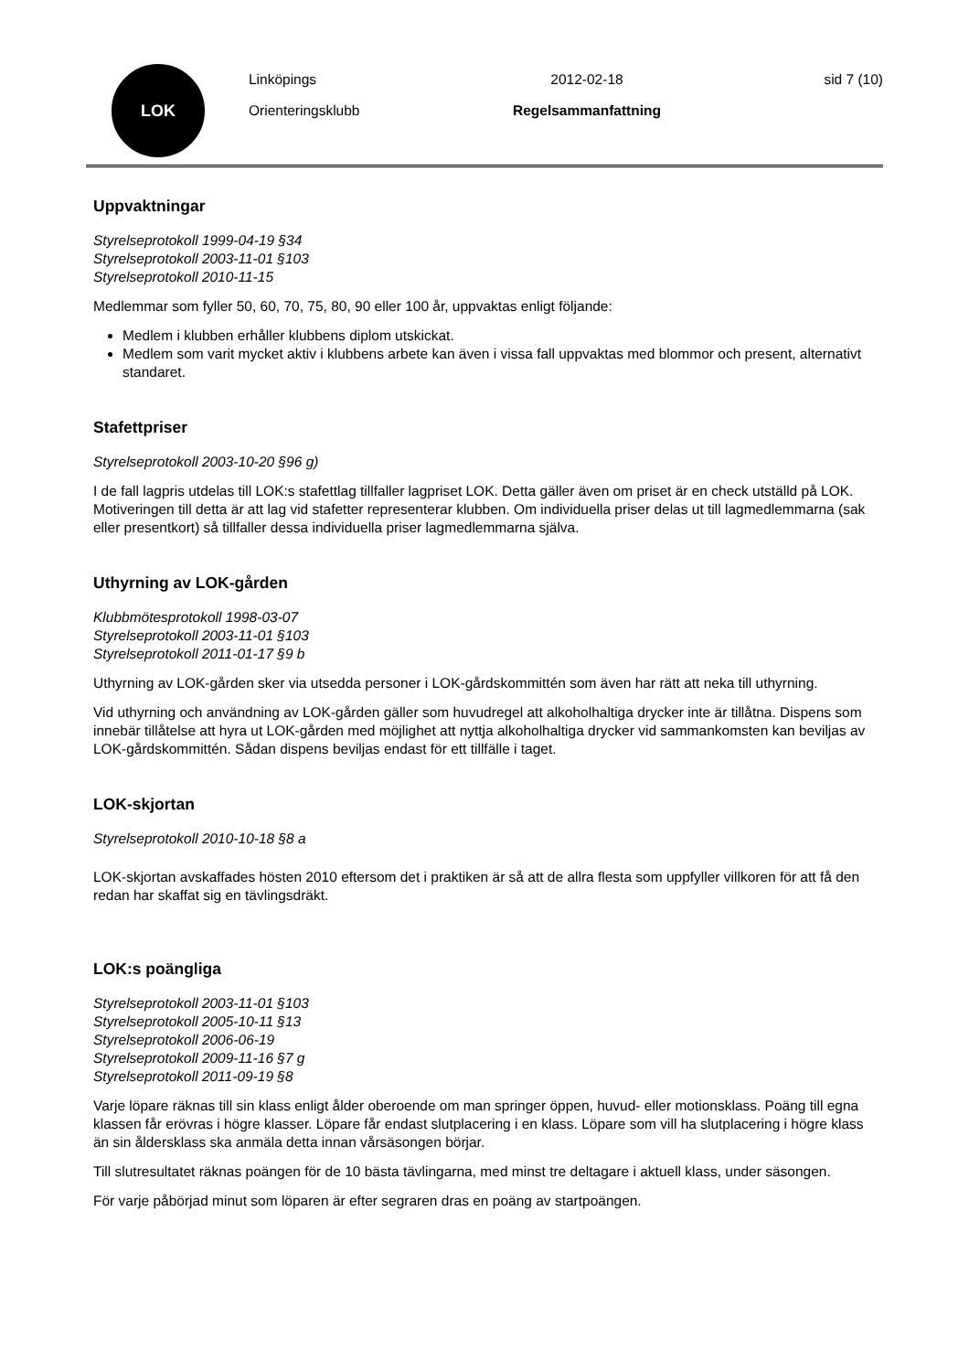LOK
Linköpings
Orienteringsklubb
2012-02-18
Regelsammanfattning
sid 7 (10)
Uppvaktningar
Styrelseprotokoll 1999-04-19 §34
Styrelseprotokoll 2003-11-01 §103
Styrelseprotokoll 2010-11-15
Medlemmar som fyller 50, 60, 70, 75, 80, 90 eller 100 år, uppvaktas enligt följande:
Medlem i klubben erhåller klubbens diplom utskickat.
Medlem som varit mycket aktiv i klubbens arbete kan även i vissa fall uppvaktas med blommor och present, alternativt standaret.
Stafettpriser
Styrelseprotokoll 2003-10-20 §96 g)
I de fall lagpris utdelas till LOK:s stafettlag tillfaller lagpriset LOK. Detta gäller även om priset är en check utställd på LOK. Motiveringen till detta är att lag vid stafetter representerar klubben. Om individuella priser delas ut till lagmedlemmarna (sak eller presentkort) så tillfaller dessa individuella priser lagmedlemmarna själva.
Uthyrning av LOK-gården
Klubbmötesprotokoll 1998-03-07
Styrelseprotokoll 2003-11-01 §103
Styrelseprotokoll 2011-01-17 §9 b
Uthyrning av LOK-gården sker via utsedda personer i LOK-gårdskommittén som även har rätt att neka till uthyrning.
Vid uthyrning och användning av LOK-gården gäller som huvudregel att alkoholhaltiga drycker inte är tillåtna. Dispens som innebär tillåtelse att hyra ut LOK-gården med möjlighet att nyttja alkoholhaltiga drycker vid sammankomsten kan beviljas av LOK-gårdskommittén. Sådan dispens beviljas endast för ett tillfälle i taget.
LOK-skjortan
Styrelseprotokoll 2010-10-18 §8 a
LOK-skjortan avskaffades hösten 2010 eftersom det i praktiken är så att de allra flesta som uppfyller villkoren för att få den redan har skaffat sig en tävlingsdräkt.
LOK:s poängliga
Styrelseprotokoll 2003-11-01 §103
Styrelseprotokoll 2005-10-11 §13
Styrelseprotokoll 2006-06-19
Styrelseprotokoll 2009-11-16 §7 g
Styrelseprotokoll 2011-09-19 §8
Varje löpare räknas till sin klass enligt ålder oberoende om man springer öppen, huvud- eller motionsklass. Poäng till egna klassen får erövras i högre klasser. Löpare får endast slutplacering i en klass. Löpare som vill ha slutplacering i högre klass än sin åldersklass ska anmäla detta innan vårsäsongen börjar.
Till slutresultatet räknas poängen för de 10 bästa tävlingarna, med minst tre deltagare i aktuell klass, under säsongen.
För varje påbörjad minut som löparen är efter segraren dras en poäng av startpoängen.